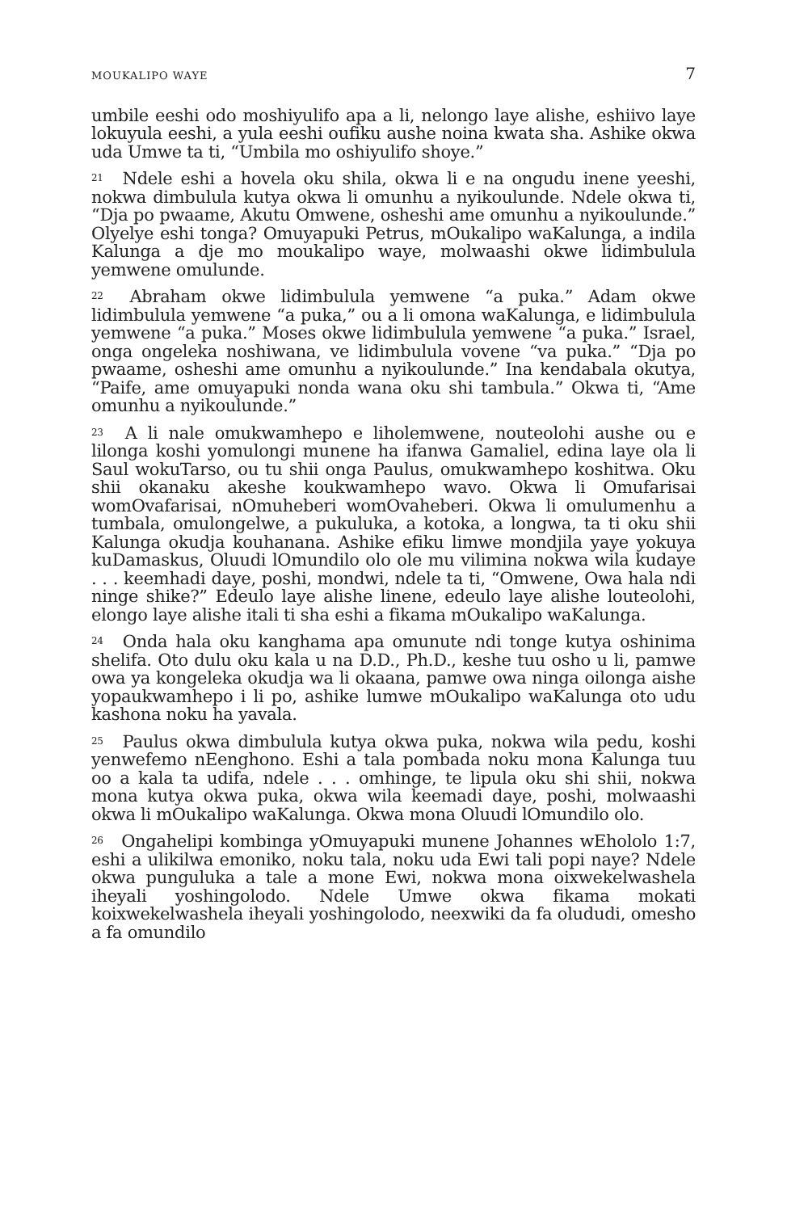MOUKALIPO WAYE 7
umbile eeshi odo moshiyulifo apa a li, nelongo laye alishe, eshiivo laye lokuyula eeshi, a yula eeshi oufiku aushe noina kwata sha. Ashike okwa uda Umwe ta ti, “Umbila mo oshiyulifo shoye.”
<sup>21</sup> Ndele eshi a hovela oku shila, okwa li e na ongudu inene yeeshi, nokwa dimbulula kutya okwa li omunhu a nyikoulunde. Ndele okwa ti, “Dja po pwaame, Akutu Omwene, osheshi ame omunhu a nyikoulunde.” Olyelye eshi tonga? Omuyapuki Petrus, mOukalipo waKalunga, a indila Kalunga a dje mo moukalipo waye, molwaashi okwe lidimbulula yemwene omulunde.
<sup>22</sup> Abraham okwe lidimbulula yemwene “a puka.” Adam okwe lidimbulula yemwene “a puka,” ou a li omona waKalunga, e lidimbulula yemwene “a puka.” Moses okwe lidimbulula yemwene “a puka.” Israel, onga ongeleka noshiwana, ve lidimbulula vovene “va puka.” “Dja po pwaame, osheshi ame omunhu a nyikoulunde.” Ina kendabala okutya, “Paife, ame omuyapuki nonda wana oku shi tambula.” Okwa ti, “Ame omunhu a nyikoulunde.”
<sup>23</sup> A li nale omukwamhepo e liholemwene, nouteolohi aushe ou e lilonga koshi yomulongi munene ha ifanwa Gamaliel, edina laye ola li Saul wokuTarso, ou tu shii onga Paulus, omukwamhepo koshitwa. Oku shii okanaku akeshe koukwamhepo wavo. Okwa li Omufarisai womOvafarisai, nOmuheberi womOvaheberi. Okwa li omulumenhu a tumbala, omulongelwe, a pukuluka, a kotoka, a longwa, ta ti oku shii Kalunga okudja kouhanana. Ashike efiku limwe mondjila yaye yokuya kuDamaskus, Oluudi lOmundilo olo ole mu vilimina nokwa wila kudaye . . . keemhadi daye, poshi, mondwi, ndele ta ti, “Omwene, Owa hala ndi ninge shike?” Edeulo laye alishe linene, edeulo laye alishe louteolohi, elongo laye alishe itali ti sha eshi a fikama mOukalipo waKalunga.
<sup>24</sup> Onda hala oku kanghama apa omunute ndi tonge kutya oshinima shelifa. Oto dulu oku kala u na D.D., Ph.D., keshe tuu osho u li, pamwe owa ya kongeleka okudja wa li okaana, pamwe owa ninga oilonga aishe yopaukwamhepo i li po, ashike lumwe mOukalipo waKalunga oto udu kashona noku ha yavala.
<sup>25</sup> Paulus okwa dimbulula kutya okwa puka, nokwa wila pedu, koshi yenwefemo nEenghono. Eshi a tala pombada noku mona Kalunga tuu oo a kala ta udifa, ndele . . . omhinge, te lipula oku shi shii, nokwa mona kutya okwa puka, okwa wila keemadi daye, poshi, molwaashi okwa li mOukalipo waKalunga. Okwa mona Oluudi lOmundilo olo.
<sup>26</sup> Ongahelipi kombinga yOmuyapuki munene Johannes wEhololo 1:7, eshi a ulikilwa emoniko, noku tala, noku uda Ewi tali popi naye? Ndele okwa punguluka a tale a mone Ewi, nokwa mona oixwekelwashela iheyali yoshingolodo. Ndele Umwe okwa fikama mokati koixwekelwashela iheyali yoshingolodo, neexwiki da fa olududi, omesho a fa omundilo